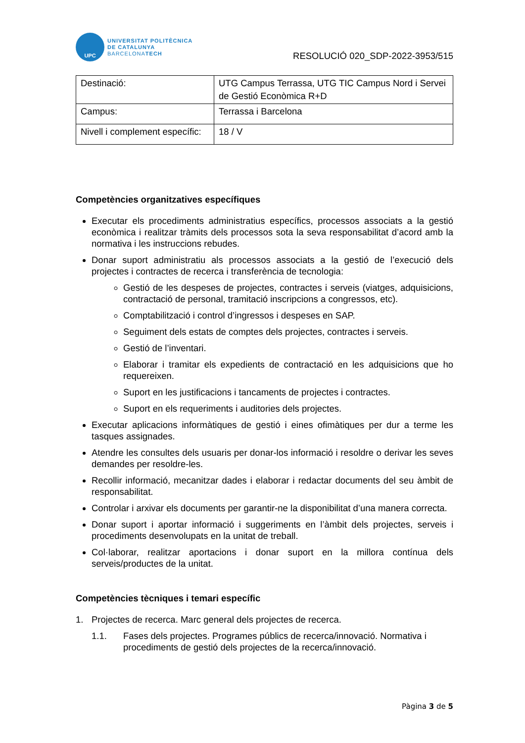UPC
UNIVERSITAT POLITÈCNICA
DE CATALUNYA
BARCELONATECH
RESOLUCIÓ 020_SDP-2022-3953/515
| Destinació: | UTG Campus Terrassa, UTG TIC Campus Nord i Servei de Gestió Econòmica R+D |
| Campus: | Terrassa i Barcelona |
| Nivell i complement específic: | 18 / V |
Competències organitzatives específiques
Executar els procediments administratius específics, processos associats a la gestió econòmica i realitzar tràmits dels processos sota la seva responsabilitat d’acord amb la normativa i les instruccions rebudes.
Donar suport administratiu als processos associats a la gestió de l’execució dels projectes i contractes de recerca i transferència de tecnologia:
Gestió de les despeses de projectes, contractes i serveis (viatges, adquisicions, contractació de personal, tramitació inscripcions a congressos, etc).
Comptabilització i control d’ingressos i despeses en SAP.
Seguiment dels estats de comptes dels projectes, contractes i serveis.
Gestió de l’inventari.
Elaborar i tramitar els expedients de contractació en les adquisicions que ho requereixen.
Suport en les justificacions i tancaments de projectes i contractes.
Suport en els requeriments i auditories dels projectes.
Executar aplicacions informàtiques de gestió i eines ofimàtiques per dur a terme les tasques assignades.
Atendre les consultes dels usuaris per donar-los informació i resoldre o derivar les seves demandes per resoldre-les.
Recollir informació, mecanitzar dades i elaborar i redactar documents del seu àmbit de responsabilitat.
Controlar i arxivar els documents per garantir-ne la disponibilitat d’una manera correcta.
Donar suport i aportar informació i suggeriments en l’àmbit dels projectes, serveis i procediments desenvolupats en la unitat de treball.
Col·laborar, realitzar aportacions i donar suport en la millora contínua dels serveis/productes de la unitat.
Competències tècniques i temari específic
1. Projectes de recerca. Marc general dels projectes de recerca.
1.1. Fases dels projectes. Programes públics de recerca/innovació. Normativa i procediments de gestió dels projectes de la recerca/innovació.
Pàgina 3 de 5